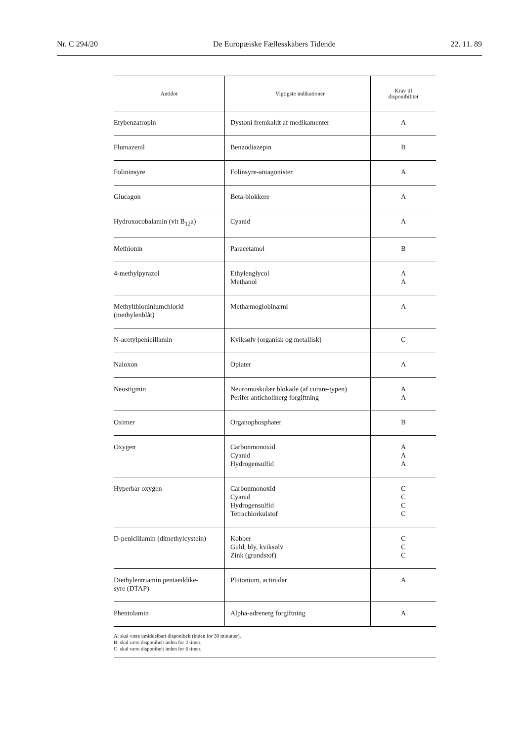Nr. C 294/20 De Europæiske Fællesskabers Tidende 22. 11. 89
| Antidot | Vigtigste indikationer | Krav til disponibilitet |
| --- | --- | --- |
| Etybenzatropin | Dystoni fremkaldt af medikamenter | A |
| Flumazenil | Benzodiazepin | B |
| Folininsyre | Folinsyre-antagonister | A |
| Glucagon | Beta-blokkere | A |
| Hydroxocobalamin (vit B<sub>12</sub>a) | Cyanid | A |
| Methionin | Paracetamol | B |
| 4-methylpyrazol | Ethylenglycol Methanol | A A |
| Methylthioniniumchlorid (methylenblåt) | Methæmoglobinæmi | A |
| N-acetylpenicillamin | Kviksølv (organisk og metallisk) | C |
| Naloxon | Opiater | A |
| Neostigmin | Neuromuskulær blokade (af curare-typen) Perifer anticholinerg forgiftning | A A |
| Oximer | Organophosphater | B |
| Oxygen | Carbonmonoxid Cyanid Hydrogensulfid | A A A |
| Hyperbar oxygen | Carbonmonoxid Cyanid Hydrogensulfid Tetrachlorkulstof | C C C C |
| D-penicillamin (dimethylcystein) | Kobber Guld, bly, kviksølv Zink (grundstof) | C C C |
| Diethylentriamin pentaeddike- syre (DTAP) | Plutonium, actinider | A |
| Phentolamin | Alpha-adrenerg forgiftning | A |
| A: skal være umiddelbart disponibelt (inden for 30 minutter). B: skal være disponibelt inden for 2 timer. C: skal være disponibelt inden for 6 timer. | | |